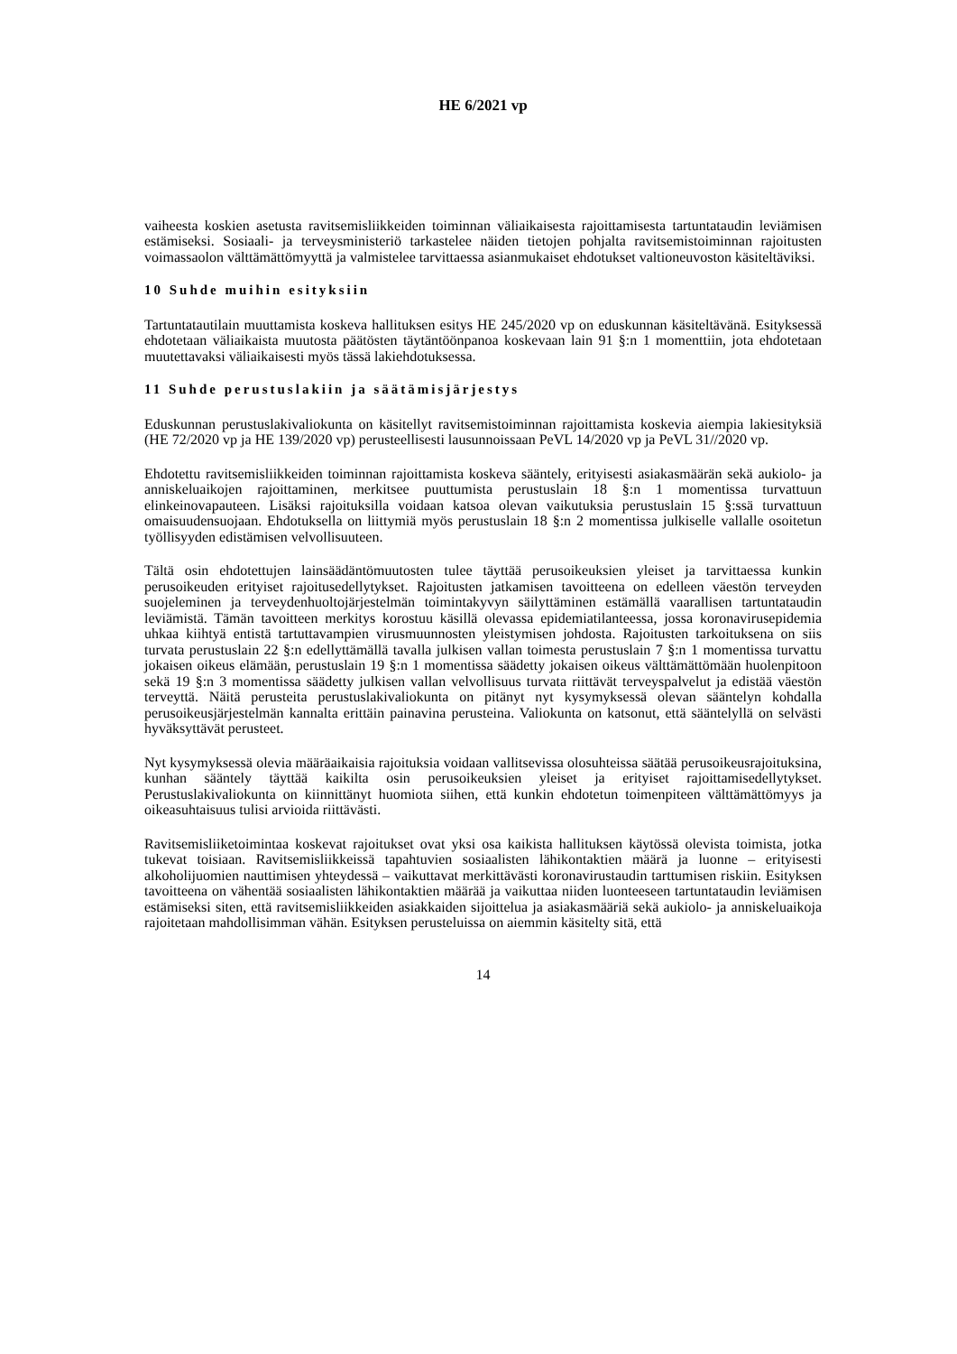HE 6/2021 vp
vaiheesta koskien asetusta ravitsemisliikkeiden toiminnan väliaikaisesta rajoittamisesta tartuntataudin leviämisen estämiseksi. Sosiaali- ja terveysministeriö tarkastelee näiden tietojen pohjalta ravitsemistoiminnan rajoitusten voimassaolon välttämättömyyttä ja valmistelee tarvittaessa asianmukaiset ehdotukset valtioneuvoston käsiteltäviksi.
10 Suhde muihin esityksiin
Tartuntatautilain muuttamista koskeva hallituksen esitys HE 245/2020 vp on eduskunnan käsiteltävänä. Esityksessä ehdotetaan väliaikaista muutosta päätösten täytäntöönpanoa koskevaan lain 91 §:n 1 momenttiin, jota ehdotetaan muutettavaksi väliaikaisesti myös tässä lakiehdotuksessa.
11 Suhde perustuslakiin ja säätämisjärjestys
Eduskunnan perustuslakivaliokunta on käsitellyt ravitsemistoiminnan rajoittamista koskevia aiempia lakiesityksiä (HE 72/2020 vp ja HE 139/2020 vp) perusteellisesti lausunnoissaan PeVL 14/2020 vp ja PeVL 31//2020 vp.
Ehdotettu ravitsemisliikkeiden toiminnan rajoittamista koskeva sääntely, erityisesti asiakasmäärän sekä aukiolo- ja anniskeluaikojen rajoittaminen, merkitsee puuttumista perustuslain 18 §:n 1 momentissa turvattuun elinkeinovapauteen. Lisäksi rajoituksilla voidaan katsoa olevan vaikutuksia perustuslain 15 §:ssä turvattuun omaisuudensuojaan. Ehdotuksella on liittymiä myös perustuslain 18 §:n 2 momentissa julkiselle vallalle osoitetun työllisyyden edistämisen velvollisuuteen.
Tältä osin ehdotettujen lainsäädäntömuutosten tulee täyttää perusoikeuksien yleiset ja tarvittaessa kunkin perusoikeuden erityiset rajoitusedellytykset. Rajoitusten jatkamisen tavoitteena on edelleen väestön terveyden suojeleminen ja terveydenhuoltojärjestelmän toimintakyvyn säilyttäminen estämällä vaarallisen tartuntataudin leviämistä. Tämän tavoitteen merkitys korostuu käsillä olevassa epidemiatilanteessa, jossa koronavirusepidemia uhkaa kiihtyä entistä tartuttavampien virusmuunnosten yleistymisen johdosta. Rajoitusten tarkoituksena on siis turvata perustuslain 22 §:n edellyttämällä tavalla julkisen vallan toimesta perustuslain 7 §:n 1 momentissa turvattu jokaisen oikeus elämään, perustuslain 19 §:n 1 momentissa säädetty jokaisen oikeus välttämättömään huolenpitoon sekä 19 §:n 3 momentissa säädetty julkisen vallan velvollisuus turvata riittävät terveyspalvelut ja edistää väestön terveyttä. Näitä perusteita perustuslakivaliokunta on pitänyt nyt kysymyksessä olevan sääntelyn kohdalla perusoikeusjärjestelmän kannalta erittäin painavina perusteina. Valiokunta on katsonut, että sääntelyllä on selvästi hyväksyttävät perusteet.
Nyt kysymyksessä olevia määräaikaisia rajoituksia voidaan vallitsevissa olosuhteissa säätää perusoikeusrajoituksina, kunhan sääntely täyttää kaikilta osin perusoikeuksien yleiset ja erityiset rajoittamisedellytykset. Perustuslakivaliokunta on kiinnittänyt huomiota siihen, että kunkin ehdotetun toimenpiteen välttämättömyys ja oikeasuhtaisuus tulisi arvioida riittävästi.
Ravitsemisliiketoimintaa koskevat rajoitukset ovat yksi osa kaikista hallituksen käytössä olevista toimista, jotka tukevat toisiaan. Ravitsemisliikkeissä tapahtuvien sosiaalisten lähikontaktien määrä ja luonne – erityisesti alkoholijuomien nauttimisen yhteydessä – vaikuttavat merkittävästi koronavirustaudin tarttumisen riskiin. Esityksen tavoitteena on vähentää sosiaalisten lähikontaktien määrää ja vaikuttaa niiden luonteeseen tartuntataudin leviämisen estämiseksi siten, että ravitsemisliikkeiden asiakkaiden sijoittelua ja asiakasmääriä sekä aukiolo- ja anniskeluaikoja rajoitetaan mahdollisimman vähän. Esityksen perusteluissa on aiemmin käsitelty sitä, että
14